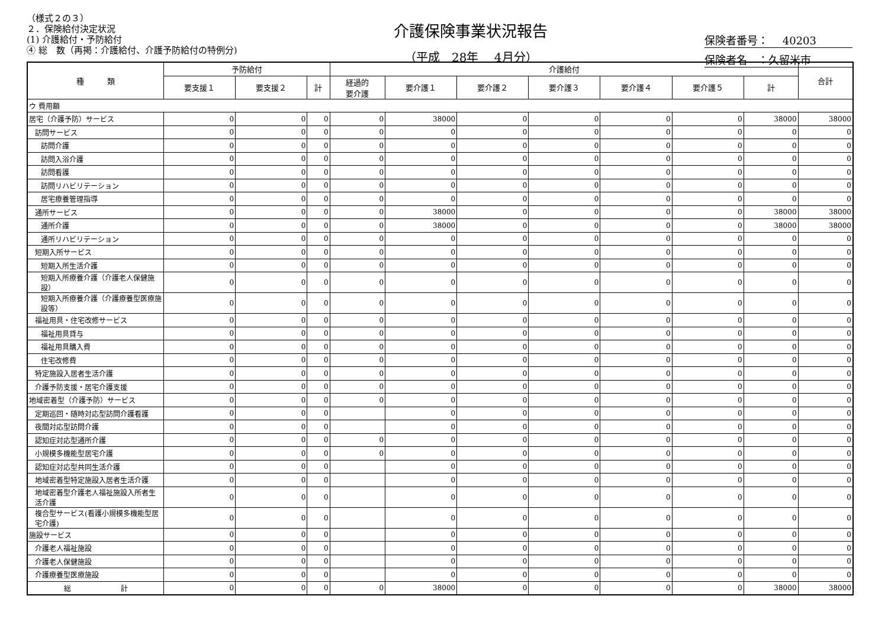（様式２の３）
２．保険給付決定状況
(1) 介護給付・予防給付
④ 総　数（再掲：介護給付、介護予防給付の特例分)
介護保険事業状況報告
（平成　28年　 4月分）
保険者番号：　 40203
保険者名　：久留米市
| 種 類 | 予防給付 | | | 介護給付 | | | | | | | 合計 |
| --- | --- | --- | --- | --- | --- | --- | --- | --- | --- | --- | --- |
| | 要支援１ | 要支援２ | 計 | 経過的 要介護 | 要介護１ | 要介護２ | 要介護３ | 要介護４ | 要介護５ | 計 | |
| ウ 費用額 | | | | | | | | | | | |
| 居宅（介護予防）サービス | 0 | 0 | 0 | 0 | 38000 | 0 | 0 | 0 | 0 | 38000 | 38000 |
| 訪問サービス | 0 | 0 | 0 | 0 | 0 | 0 | 0 | 0 | 0 | 0 | 0 |
| 訪問介護 | 0 | 0 | 0 | 0 | 0 | 0 | 0 | 0 | 0 | 0 | 0 |
| 訪問入浴介護 | 0 | 0 | 0 | 0 | 0 | 0 | 0 | 0 | 0 | 0 | 0 |
| 訪問看護 | 0 | 0 | 0 | 0 | 0 | 0 | 0 | 0 | 0 | 0 | 0 |
| 訪問リハビリテーション | 0 | 0 | 0 | 0 | 0 | 0 | 0 | 0 | 0 | 0 | 0 |
| 居宅療養管理指導 | 0 | 0 | 0 | 0 | 0 | 0 | 0 | 0 | 0 | 0 | 0 |
| 通所サービス | 0 | 0 | 0 | 0 | 38000 | 0 | 0 | 0 | 0 | 38000 | 38000 |
| 通所介護 | 0 | 0 | 0 | 0 | 38000 | 0 | 0 | 0 | 0 | 38000 | 38000 |
| 通所リハビリテーション | 0 | 0 | 0 | 0 | 0 | 0 | 0 | 0 | 0 | 0 | 0 |
| 短期入所サービス | 0 | 0 | 0 | 0 | 0 | 0 | 0 | 0 | 0 | 0 | 0 |
| 短期入所生活介護 | 0 | 0 | 0 | 0 | 0 | 0 | 0 | 0 | 0 | 0 | 0 |
| 短期入所療養介護（介護老人保健施設） | 0 | 0 | 0 | 0 | 0 | 0 | 0 | 0 | 0 | 0 | 0 |
| 短期入所療養介護（介護療養型医療施設等） | 0 | 0 | 0 | 0 | 0 | 0 | 0 | 0 | 0 | 0 | 0 |
| 福祉用具・住宅改修サービス | 0 | 0 | 0 | 0 | 0 | 0 | 0 | 0 | 0 | 0 | 0 |
| 福祉用具貸与 | 0 | 0 | 0 | 0 | 0 | 0 | 0 | 0 | 0 | 0 | 0 |
| 福祉用具購入費 | 0 | 0 | 0 | 0 | 0 | 0 | 0 | 0 | 0 | 0 | 0 |
| 住宅改修費 | 0 | 0 | 0 | 0 | 0 | 0 | 0 | 0 | 0 | 0 | 0 |
| 特定施設入居者生活介護 | 0 | 0 | 0 | 0 | 0 | 0 | 0 | 0 | 0 | 0 | 0 |
| 介護予防支援・居宅介護支援 | 0 | 0 | 0 | 0 | 0 | 0 | 0 | 0 | 0 | 0 | 0 |
| 地域密着型（介護予防）サービス | 0 | 0 | 0 | 0 | 0 | 0 | 0 | 0 | 0 | 0 | 0 |
| 定期巡回・随時対応型訪問介護看護 | 0 | 0 | 0 | | 0 | 0 | 0 | 0 | 0 | 0 | 0 |
| 夜間対応型訪問介護 | 0 | 0 | 0 | | 0 | 0 | 0 | 0 | 0 | 0 | 0 |
| 認知症対応型通所介護 | 0 | 0 | 0 | 0 | 0 | 0 | 0 | 0 | 0 | 0 | 0 |
| 小規模多機能型居宅介護 | 0 | 0 | 0 | 0 | 0 | 0 | 0 | 0 | 0 | 0 | 0 |
| 認知症対応型共同生活介護 | 0 | 0 | 0 | | 0 | 0 | 0 | 0 | 0 | 0 | 0 |
| 地域密着型特定施設入居者生活介護 | 0 | 0 | 0 | | 0 | 0 | 0 | 0 | 0 | 0 | 0 |
| 地域密着型介護老人福祉施設入所者生活介護 | 0 | 0 | 0 | | 0 | 0 | 0 | 0 | 0 | 0 | 0 |
| 複合型サービス(看護小規模多機能型居宅介護) | 0 | 0 | 0 | | 0 | 0 | 0 | 0 | 0 | 0 | 0 |
| 施設サービス | 0 | 0 | 0 | | 0 | 0 | 0 | 0 | 0 | 0 | 0 |
| 介護老人福祉施設 | 0 | 0 | 0 | | 0 | 0 | 0 | 0 | 0 | 0 | 0 |
| 介護老人保健施設 | 0 | 0 | 0 | | 0 | 0 | 0 | 0 | 0 | 0 | 0 |
| 介護療養型医療施設 | 0 | 0 | 0 | | 0 | 0 | 0 | 0 | 0 | 0 | 0 |
| 総 計 | 0 | 0 | 0 | 0 | 38000 | 0 | 0 | 0 | 0 | 38000 | 38000 |